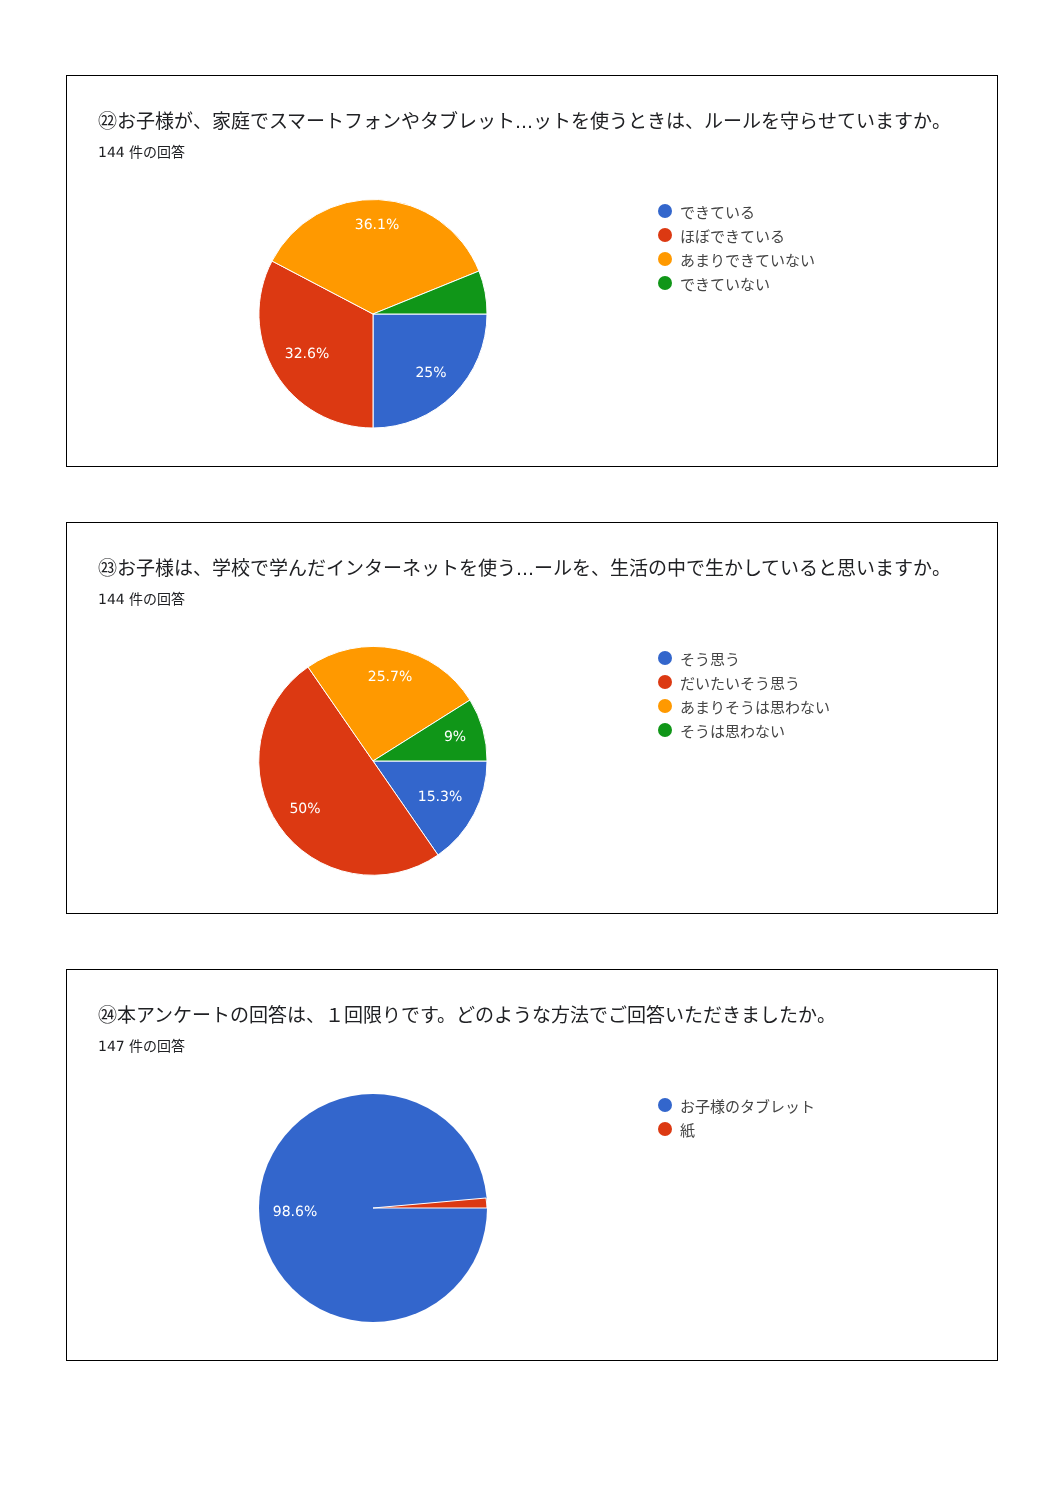㉒お子様が、家庭でスマートフォンやタブレット...ットを使うときは、ルールを守らせていますか。
144 件の回答
36.1%
32.6%
25%
できている
ほぼできている
あまりできていない
できていない
㉓お子様は、学校で学んだインターネットを使う...ールを、生活の中で生かしていると思いますか。
144 件の回答
25.7%
9%
15.3%
50%
そう思う
だいたいそう思う
あまりそうは思わない
そうは思わない
㉔本アンケートの回答は、１回限りです。どのような方法でご回答いただきましたか。
147 件の回答
98.6%
お子様のタブレット
紙